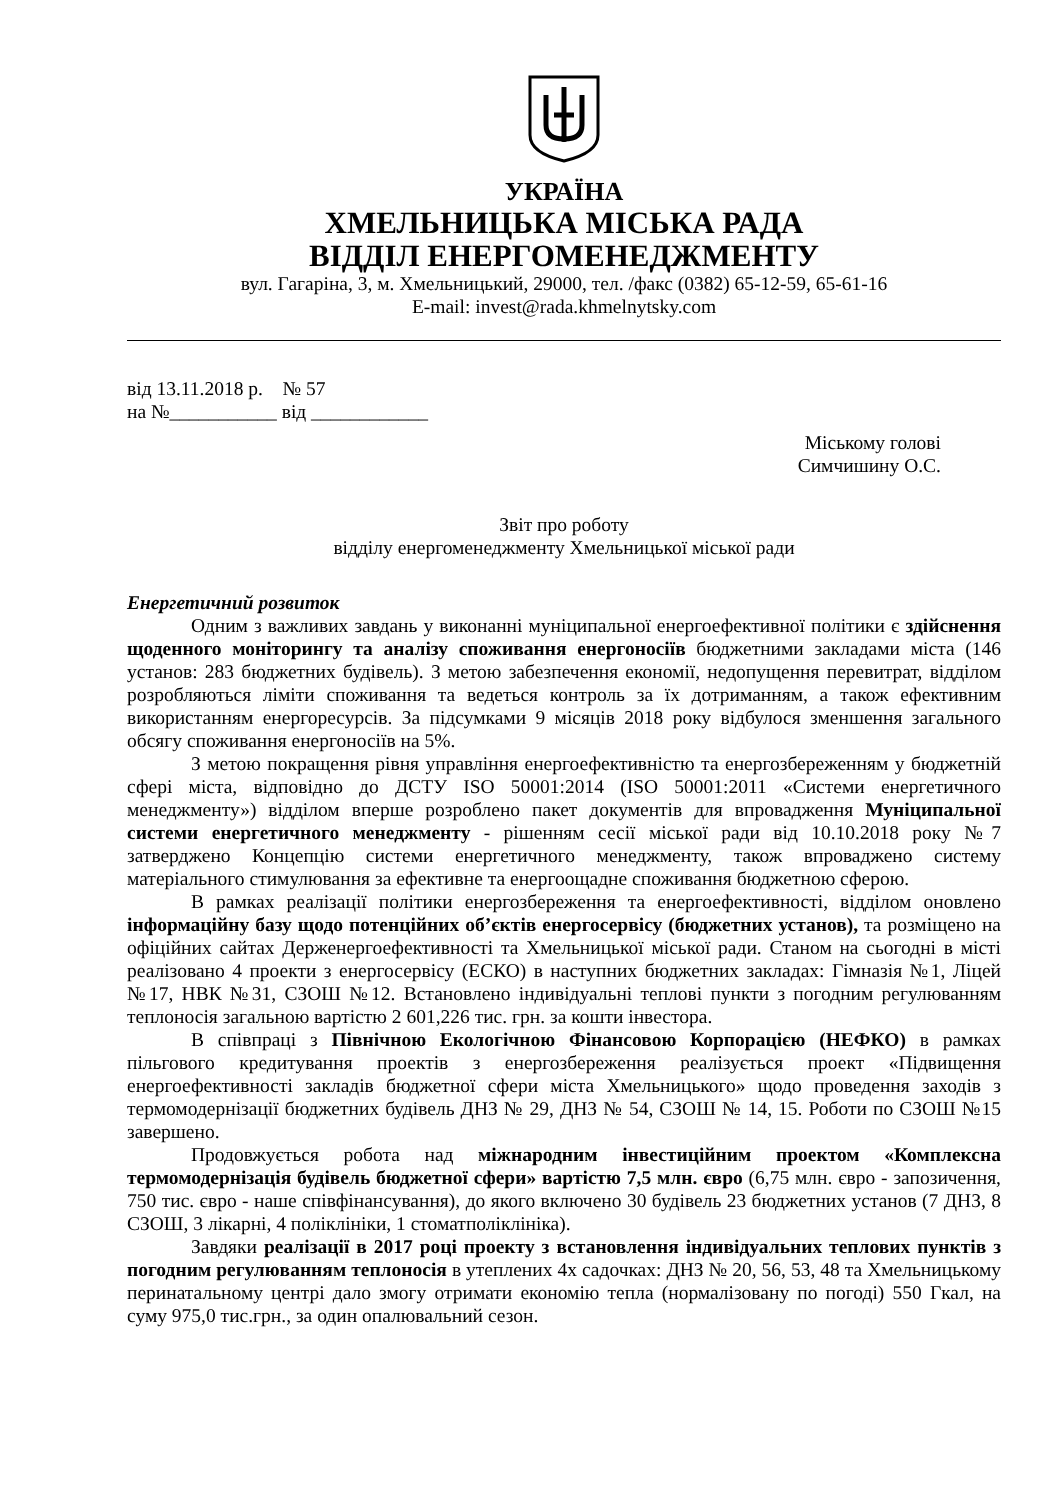УКРАЇНА
ХМЕЛЬНИЦЬКА МІСЬКА РАДА
ВІДДІЛ ЕНЕРГОМЕНЕДЖМЕНТУ
вул. Гагаріна, 3, м. Хмельницький, 29000, тел. /факс (0382) 65-12-59, 65-61-16
E-mail: invest@rada.khmelnytsky.com
від 13.11.2018 р. № 57
на №___________ від ____________
Міському голові
Симчишину О.С.
Звіт про роботу
відділу енергоменеджменту Хмельницької міської ради
Енергетичний розвиток
Одним з важливих завдань у виконанні муніципальної енергоефективної політики є здійснення щоденного моніторингу та аналізу споживання енергоносіїв бюджетними закладами міста (146 установ: 283 бюджетних будівель). З метою забезпечення економії, недопущення перевитрат, відділом розробляються ліміти споживання та ведеться контроль за їх дотриманням, а також ефективним використанням енергоресурсів. За підсумками 9 місяців 2018 року відбулося зменшення загального обсягу споживання енергоносіїв на 5%.
З метою покращення рівня управління енергоефективністю та енергозбереженням у бюджетній сфері міста, відповідно до ДСТУ ISO 50001:2014 (ISO 50001:2011 «Системи енергетичного менеджменту») відділом вперше розроблено пакет документів для впровадження Муніципальної системи енергетичного менеджменту - рішенням сесії міської ради від 10.10.2018 року №7 затверджено Концепцію системи енергетичного менеджменту, також впроваджено систему матеріального стимулювання за ефективне та енергоощадне споживання бюджетною сферою.
В рамках реалізації політики енергозбереження та енергоефективності, відділом оновлено інформаційну базу щодо потенційних об’єктів енергосервісу (бюджетних установ), та розміщено на офіційних сайтах Держенергоефективності та Хмельницької міської ради. Станом на сьогодні в місті реалізовано 4 проекти з енергосервісу (ЕСКО) в наступних бюджетних закладах: Гімназія №1, Ліцей №17, НВК №31, СЗОШ №12. Встановлено індивідуальні теплові пункти з погодним регулюванням теплоносія загальною вартістю 2 601,226 тис. грн. за кошти інвестора.
В співпраці з Північною Екологічною Фінансовою Корпорацією (НЕФКО) в рамках пільгового кредитування проектів з енергозбереження реалізується проект «Підвищення енергоефективності закладів бюджетної сфери міста Хмельницького» щодо проведення заходів з термомодернізації бюджетних будівель ДНЗ № 29, ДНЗ № 54, СЗОШ № 14, 15. Роботи по СЗОШ №15 завершено.
Продовжується робота над міжнародним інвестиційним проектом «Комплексна термомодернізація будівель бюджетної сфери» вартістю 7,5 млн. євро (6,75 млн. євро - запозичення, 750 тис. євро - наше співфінансування), до якого включено 30 будівель 23 бюджетних установ (7 ДНЗ, 8 СЗОШ, 3 лікарні, 4 поліклініки, 1 стоматполіклініка).
Завдяки реалізації в 2017 році проекту з встановлення індивідуальних теплових пунктів з погодним регулюванням теплоносія в утеплених 4х садочках: ДНЗ № 20, 56, 53, 48 та Хмельницькому перинатальному центрі дало змогу отримати економію тепла (нормалізовану по погоді) 550 Гкал, на суму 975,0 тис.грн., за один опалювальний сезон.